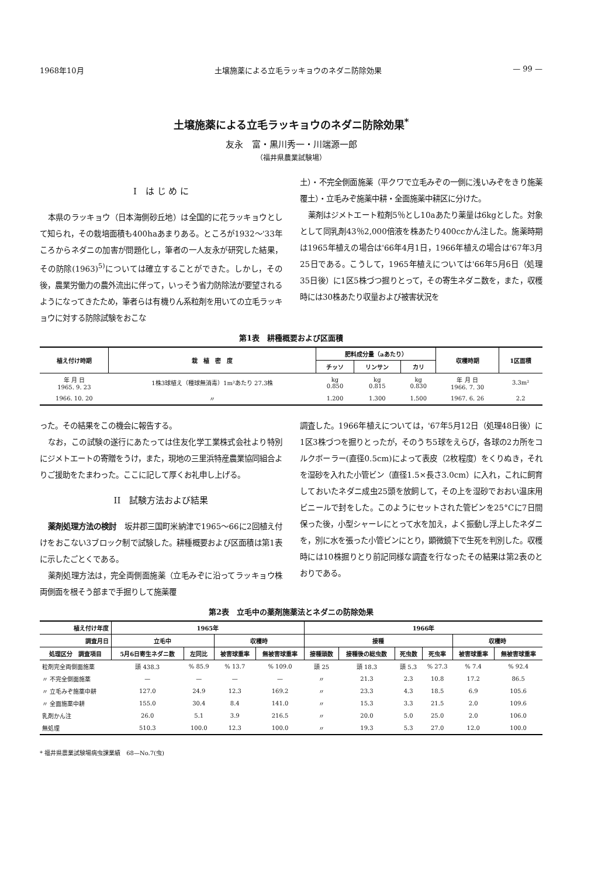1968年10月 土壌施薬による立毛ラッキョウのネダニ防除効果 — 99 —
土壌施薬による立毛ラッキョウのネダニ防除効果<sup>*</sup>
友永　富・黒川秀一・川端源一郎
（福井県農業試験場）
I　は じ め に
本県のラッキョウ（日本海側砂丘地）は全国的に花ラッキョウとして知られ，その栽培面積も400haあまりある。ところが1932～'33年ころからネダニの加害が問題化し，筆者の一人友永が研究した結果，その防除(1963)<sup>5)</sup>については確立することができた。しかし，その後，農業労働力の農外流出に伴って，いっそう省力防除法が要望されるようになってきたため，筆者らは有機りん系粒剤を用いての立毛ラッキョウに対する防除試験をおこな
土）・不完全側面施薬（平クワで立毛みぞの一側に浅いみぞをきり施薬覆土）・立毛みぞ施薬中耕・全面施薬中耕区に分けた。
薬剤はジメトエート粒剤5％とし10aあたり薬量は6kgとした。対象として同乳剤43％2,000倍液を株あたり400ccかん注した。施薬時期は1965年植えの場合は'66年4月1日，1966年植えの場合は'67年3月25日である。こうして，1965年植えについては'66年5月6日（処理35日後）に1区5株づつ掘りとって，その寄生ネダニ数を，また，収穫時には30株あたり収量および被害状況を
第1表　耕種概要および区面積
| 植え付け時期 | 栽 植 密 度 | 肥料成分量（aあたり） | | | 収穫時期 | 1区面積 |
| --- | --- | --- | --- | --- | --- | --- |
| | | チッソ | リンサン | カリ | | |
| 年 月 日 1965. 9. 23 | 1株3球植え（種球無消毒）1m²あたり 27.3株 | kg 0.850 | kg 0.815 | kg 0.830 | 年 月 日 1966. 7. 30 | 3.3m² |
| 1966. 10. 20 | 〃 | 1.200 | 1.300 | 1.500 | 1967. 6. 26 | 2.2 |
った。その結果をこの機会に報告する。
なお，この試験の遂行にあたっては住友化学工業株式会社より特別にジメトエートの寄贈をうけ，また，現地の三里浜特産農業協同組合よりご援助をたまわった。ここに記して厚くお礼申し上げる。
II　試験方法および結果
薬剤処理方法の検討　坂井郡三国町米納津で1965～66に2回植え付けをおこない3ブロック制で試験した。耕種概要および区面積は第1表に示したごとくである。
薬剤処理方法は，完全両側面施薬（立毛みぞに沿ってラッキョウ株両側面を根そう部まで手掘りして施薬覆
調査した。1966年植えについては，'67年5月12日（処理48日後）に1区3株づつを掘りとったが，そのうち5球をえらび，各球の2カ所をコルクボーラー(直径0.5cm)によって表皮（2枚程度）をくりぬき，それを湿砂を入れた小管ビン（直径1.5×長さ3.0cm）に入れ，これに飼育しておいたネダニ成虫25頭を放飼して，その上を湿砂でおおい温床用ビニールで封をした。このようにセットされた管ビンを25°Cに7日間保った後，小型シャーレにとって水を加え，よく振動し浮上したネダニを，別に水を張った小管ビンにとり，顕微鏡下で生死を判別した。収穫時には10株掘りとり前記同様な調査を行なったその結果は第2表のとおりである。
第2表　立毛中の薬剤施薬法とネダニの防除効果
| 植え付け年度 | 1965年 | | | | 1966年 | | | | | |
| --- | --- | --- | --- | --- | --- | --- | --- | --- | --- | --- |
| 調査月日 | 立毛中 | | 収穫時 | | 接種 | | | | 収穫時 | |
| 処理区分 調査項目 | 5月6日寄生ネダニ数 | 左同比 | 被害球重率 | 無被害球重率 | 接種頭数 | 接種後の総虫数 | 死虫数 | 死虫率 | 被害球重率 | 無被害球重率 |
| 粒剤完全両側面施薬 | 頭 438.3 | % 85.9 | % 13.7 | % 109.0 | 頭 25 | 頭 18.3 | 頭 5.3 | % 27.3 | % 7.4 | % 92.4 |
| 〃 不完全側面施薬 | — | — | — | — | 〃 | 21.3 | 2.3 | 10.8 | 17.2 | 86.5 |
| 〃 立毛みぞ施薬中耕 | 127.0 | 24.9 | 12.3 | 169.2 | 〃 | 23.3 | 4.3 | 18.5 | 6.9 | 105.6 |
| 〃 全面施薬中耕 | 155.0 | 30.4 | 8.4 | 141.0 | 〃 | 15.3 | 3.3 | 21.5 | 2.0 | 109.6 |
| 乳剤かん注 | 26.0 | 5.1 | 3.9 | 216.5 | 〃 | 20.0 | 5.0 | 25.0 | 2.0 | 106.0 |
| 無処理 | 510.3 | 100.0 | 12.3 | 100.0 | 〃 | 19.3 | 5.3 | 27.0 | 12.0 | 100.0 |
* 福井県農業試験場病虫課業績　68—No.7(虫)